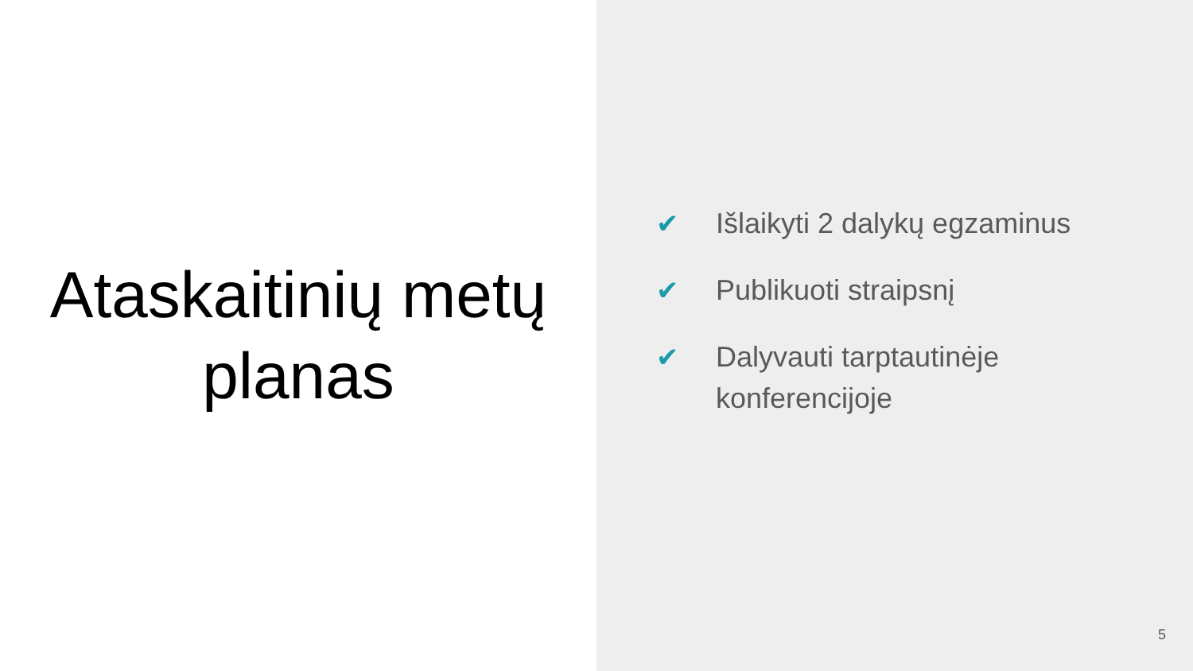Ataskaitinių metų
planas
✔ Išlaikyti 2 dalykų egzaminus
✔ Publikuoti straipsnį
✔ Dalyvauti tarptautinėje
konferencijoje
5